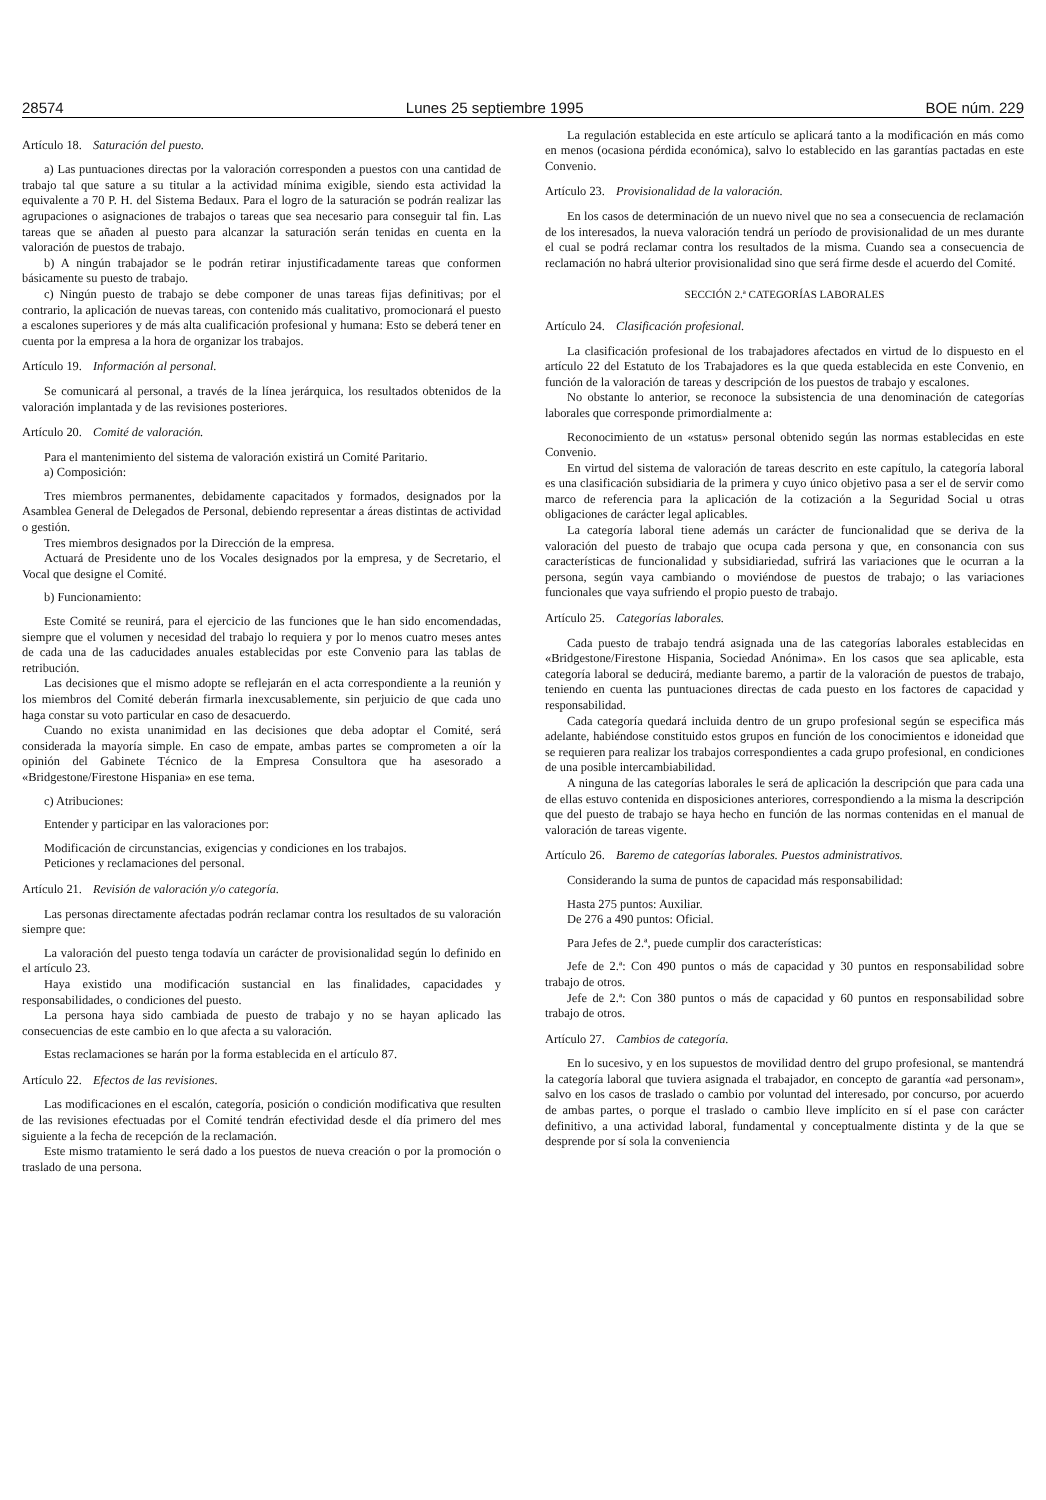28574 Lunes 25 septiembre 1995 BOE núm. 229
Artículo 18. Saturación del puesto.
a) Las puntuaciones directas por la valoración corresponden a puestos con una cantidad de trabajo tal que sature a su titular a la actividad mínima exigible, siendo esta actividad la equivalente a 70 P. H. del Sistema Bedaux. Para el logro de la saturación se podrán realizar las agrupaciones o asignaciones de trabajos o tareas que sea necesario para conseguir tal fin. Las tareas que se añaden al puesto para alcanzar la saturación serán tenidas en cuenta en la valoración de puestos de trabajo.
b) A ningún trabajador se le podrán retirar injustificadamente tareas que conformen básicamente su puesto de trabajo.
c) Ningún puesto de trabajo se debe componer de unas tareas fijas definitivas; por el contrario, la aplicación de nuevas tareas, con contenido más cualitativo, promocionará el puesto a escalones superiores y de más alta cualificación profesional y humana: Esto se deberá tener en cuenta por la empresa a la hora de organizar los trabajos.
Artículo 19. Información al personal.
Se comunicará al personal, a través de la línea jerárquica, los resultados obtenidos de la valoración implantada y de las revisiones posteriores.
Artículo 20. Comité de valoración.
Para el mantenimiento del sistema de valoración existirá un Comité Paritario.
a) Composición:
Tres miembros permanentes, debidamente capacitados y formados, designados por la Asamblea General de Delegados de Personal, debiendo representar a áreas distintas de actividad o gestión.
Tres miembros designados por la Dirección de la empresa.
Actuará de Presidente uno de los Vocales designados por la empresa, y de Secretario, el Vocal que designe el Comité.
b) Funcionamiento:
Este Comité se reunirá, para el ejercicio de las funciones que le han sido encomendadas, siempre que el volumen y necesidad del trabajo lo requiera y por lo menos cuatro meses antes de cada una de las caducidades anuales establecidas por este Convenio para las tablas de retribución.
Las decisiones que el mismo adopte se reflejarán en el acta correspondiente a la reunión y los miembros del Comité deberán firmarla inexcusablemente, sin perjuicio de que cada uno haga constar su voto particular en caso de desacuerdo.
Cuando no exista unanimidad en las decisiones que deba adoptar el Comité, será considerada la mayoría simple. En caso de empate, ambas partes se comprometen a oír la opinión del Gabinete Técnico de la Empresa Consultora que ha asesorado a «Bridgestone/Firestone Hispania» en ese tema.
c) Atribuciones:
Entender y participar en las valoraciones por:
Modificación de circunstancias, exigencias y condiciones en los trabajos.
Peticiones y reclamaciones del personal.
Artículo 21. Revisión de valoración y/o categoría.
Las personas directamente afectadas podrán reclamar contra los resultados de su valoración siempre que:
La valoración del puesto tenga todavía un carácter de provisionalidad según lo definido en el artículo 23.
Haya existido una modificación sustancial en las finalidades, capacidades y responsabilidades, o condiciones del puesto.
La persona haya sido cambiada de puesto de trabajo y no se hayan aplicado las consecuencias de este cambio en lo que afecta a su valoración.
Estas reclamaciones se harán por la forma establecida en el artículo 87.
Artículo 22. Efectos de las revisiones.
Las modificaciones en el escalón, categoría, posición o condición modificativa que resulten de las revisiones efectuadas por el Comité tendrán efectividad desde el día primero del mes siguiente a la fecha de recepción de la reclamación.
Este mismo tratamiento le será dado a los puestos de nueva creación o por la promoción o traslado de una persona.
La regulación establecida en este artículo se aplicará tanto a la modificación en más como en menos (ocasiona pérdida económica), salvo lo establecido en las garantías pactadas en este Convenio.
Artículo 23. Provisionalidad de la valoración.
En los casos de determinación de un nuevo nivel que no sea a consecuencia de reclamación de los interesados, la nueva valoración tendrá un período de provisionalidad de un mes durante el cual se podrá reclamar contra los resultados de la misma. Cuando sea a consecuencia de reclamación no habrá ulterior provisionalidad sino que será firme desde el acuerdo del Comité.
SECCIÓN 2.ª CATEGORÍAS LABORALES
Artículo 24. Clasificación profesional.
La clasificación profesional de los trabajadores afectados en virtud de lo dispuesto en el artículo 22 del Estatuto de los Trabajadores es la que queda establecida en este Convenio, en función de la valoración de tareas y descripción de los puestos de trabajo y escalones.
No obstante lo anterior, se reconoce la subsistencia de una denominación de categorías laborales que corresponde primordialmente a:
Reconocimiento de un «status» personal obtenido según las normas establecidas en este Convenio.
En virtud del sistema de valoración de tareas descrito en este capítulo, la categoría laboral es una clasificación subsidiaria de la primera y cuyo único objetivo pasa a ser el de servir como marco de referencia para la aplicación de la cotización a la Seguridad Social u otras obligaciones de carácter legal aplicables.
La categoría laboral tiene además un carácter de funcionalidad que se deriva de la valoración del puesto de trabajo que ocupa cada persona y que, en consonancia con sus características de funcionalidad y subsidiariedad, sufrirá las variaciones que le ocurran a la persona, según vaya cambiando o moviéndose de puestos de trabajo; o las variaciones funcionales que vaya sufriendo el propio puesto de trabajo.
Artículo 25. Categorías laborales.
Cada puesto de trabajo tendrá asignada una de las categorías laborales establecidas en «Bridgestone/Firestone Hispania, Sociedad Anónima». En los casos que sea aplicable, esta categoría laboral se deducirá, mediante baremo, a partir de la valoración de puestos de trabajo, teniendo en cuenta las puntuaciones directas de cada puesto en los factores de capacidad y responsabilidad.
Cada categoría quedará incluida dentro de un grupo profesional según se especifica más adelante, habiéndose constituido estos grupos en función de los conocimientos e idoneidad que se requieren para realizar los trabajos correspondientes a cada grupo profesional, en condiciones de una posible intercambiabilidad.
A ninguna de las categorías laborales le será de aplicación la descripción que para cada una de ellas estuvo contenida en disposiciones anteriores, correspondiendo a la misma la descripción que del puesto de trabajo se haya hecho en función de las normas contenidas en el manual de valoración de tareas vigente.
Artículo 26. Baremo de categorías laborales. Puestos administrativos.
Considerando la suma de puntos de capacidad más responsabilidad:
Hasta 275 puntos: Auxiliar.
De 276 a 490 puntos: Oficial.
Para Jefes de 2.ª, puede cumplir dos características:
Jefe de 2.ª: Con 490 puntos o más de capacidad y 30 puntos en responsabilidad sobre trabajo de otros.
Jefe de 2.ª: Con 380 puntos o más de capacidad y 60 puntos en responsabilidad sobre trabajo de otros.
Artículo 27. Cambios de categoría.
En lo sucesivo, y en los supuestos de movilidad dentro del grupo profesional, se mantendrá la categoría laboral que tuviera asignada el trabajador, en concepto de garantía «ad personam», salvo en los casos de traslado o cambio por voluntad del interesado, por concurso, por acuerdo de ambas partes, o porque el traslado o cambio lleve implícito en sí el pase con carácter definitivo, a una actividad laboral, fundamental y conceptualmente distinta y de la que se desprende por sí sola la conveniencia